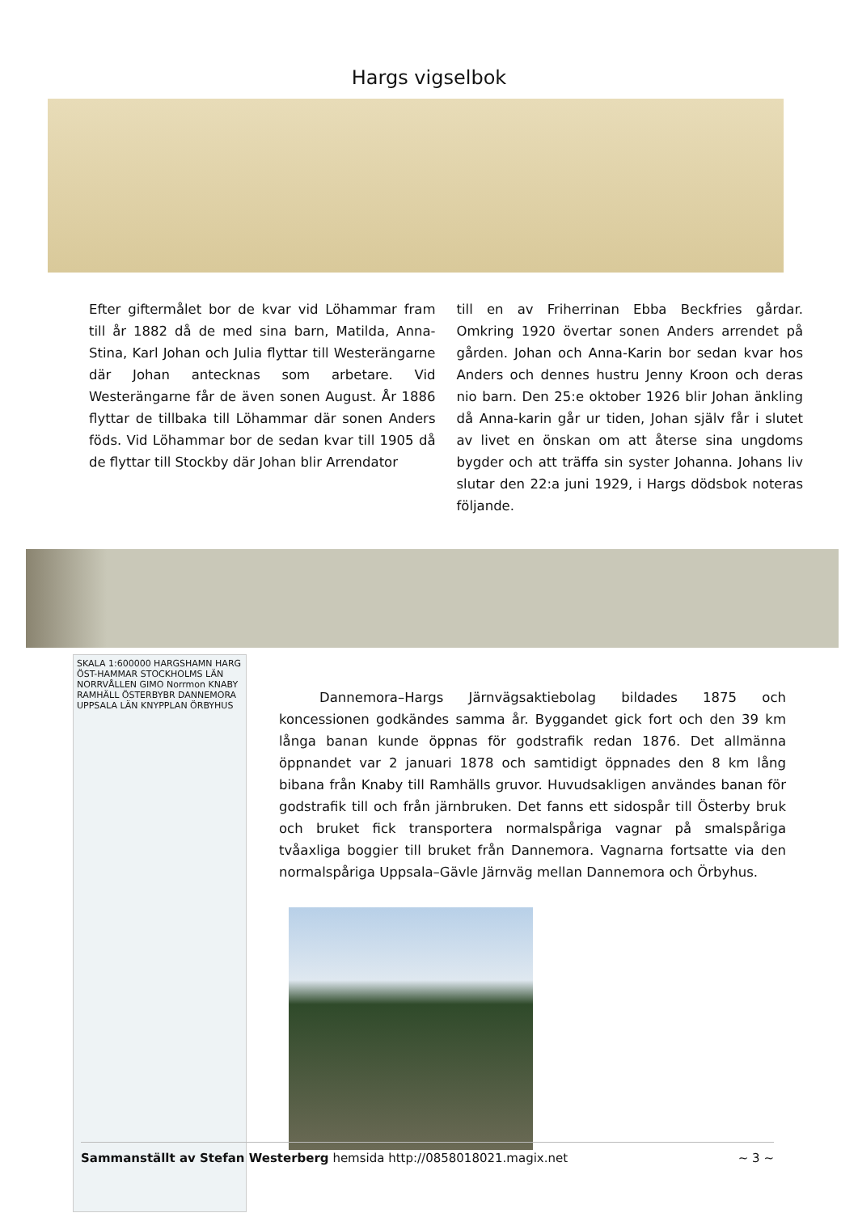Hargs vigselbok
Efter giftermålet bor de kvar vid Löhammar fram till år 1882 då de med sina barn, Matilda, Anna-Stina, Karl Johan och Julia flyttar till Westerängarne där Johan antecknas som arbetare. Vid Westerängarne får de även sonen August. År 1886 flyttar de tillbaka till Löhammar där sonen Anders föds. Vid Löhammar bor de sedan kvar till 1905 då de flyttar till Stockby där Johan blir Arrendator
till en av Friherrinan Ebba Beckfries gårdar. Omkring 1920 övertar sonen Anders arrendet på gården. Johan och Anna-Karin bor sedan kvar hos Anders och dennes hustru Jenny Kroon och deras nio barn. Den 25:e oktober 1926 blir Johan änkling då Anna-karin går ur tiden, Johan själv får i slutet av livet en önskan om att återse sina ungdoms bygder och att träffa sin syster Johanna. Johans liv slutar den 22:a juni 1929, i Hargs dödsbok noteras följande.
SKALA 1:600000 HARGSHAMN HARG ÖST-HAMMAR STOCKHOLMS LÄN NORRVÅLLEN GIMO Norrmon KNABY RAMHÄLL ÖSTERBYBR DANNEMORA UPPSALA LÄN KNYPPLAN ÖRBYHUS
Dannemora–Hargs Järnvägsaktiebolag bildades 1875 och koncessionen godkändes samma år. Byggandet gick fort och den 39 km långa banan kunde öppnas för godstrafik redan 1876. Det allmänna öppnandet var 2 januari 1878 och samtidigt öppnades den 8 km lång bibana från Knaby till Ramhälls gruvor. Huvudsakligen användes banan för godstrafik till och från järnbruken. Det fanns ett sidospår till Österby bruk och bruket fick transportera normalspåriga vagnar på smalspåriga tvåaxliga boggier till bruket från Dannemora. Vagnarna fortsatte via den normalspåriga Uppsala–Gävle Järnväg mellan Dannemora och Örbyhus.
Sammanställt av Stefan Westerberg hemsida http://0858018021.magix.net ~ 3 ~